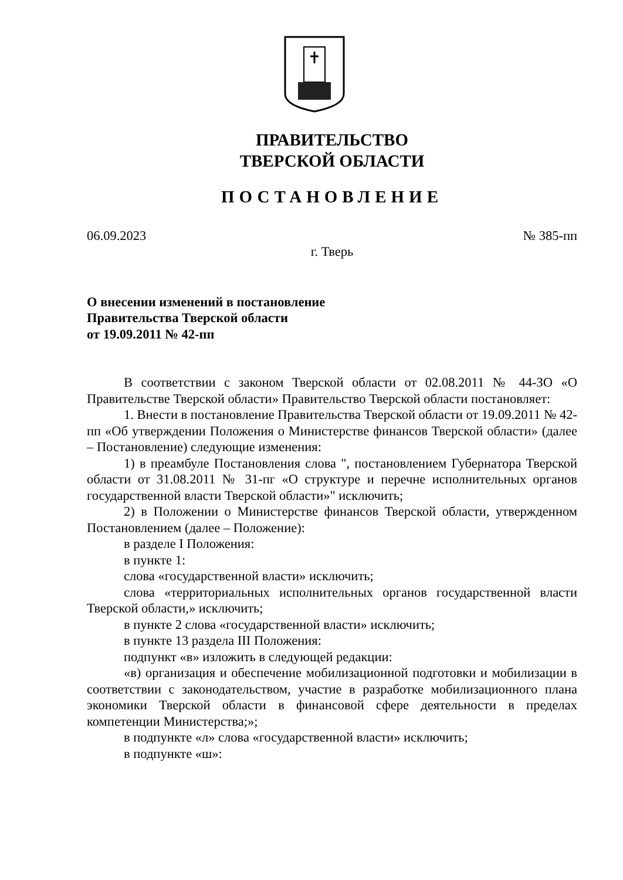ПРАВИТЕЛЬСТВО
ТВЕРСКОЙ ОБЛАСТИ
ПОСТАНОВЛЕНИЕ
06.09.2023 № 385-пп
г. Тверь
О внесении изменений в постановление
Правительства Тверской области
от 19.09.2011 № 42-пп
В соответствии с законом Тверской области от 02.08.2011 № 44-ЗО «О Правительстве Тверской области» Правительство Тверской области постановляет:
1. Внести в постановление Правительства Тверской области от 19.09.2011 № 42-пп «Об утверждении Положения о Министерстве финансов Тверской области» (далее – Постановление) следующие изменения:
1) в преамбуле Постановления слова ", постановлением Губернатора Тверской области от 31.08.2011 № 31-пг «О структуре и перечне исполнительных органов государственной власти Тверской области»" исключить;
2) в Положении о Министерстве финансов Тверской области, утвержденном Постановлением (далее – Положение):
в разделе I Положения:
в пункте 1:
слова «государственной власти» исключить;
слова «территориальных исполнительных органов государственной власти Тверской области,» исключить;
в пункте 2 слова «государственной власти» исключить;
в пункте 13 раздела III Положения:
подпункт «в» изложить в следующей редакции:
«в) организация и обеспечение мобилизационной подготовки и мобилизации в соответствии с законодательством, участие в разработке мобилизационного плана экономики Тверской области в финансовой сфере деятельности в пределах компетенции Министерства;»;
в подпункте «л» слова «государственной власти» исключить;
в подпункте «ш»: